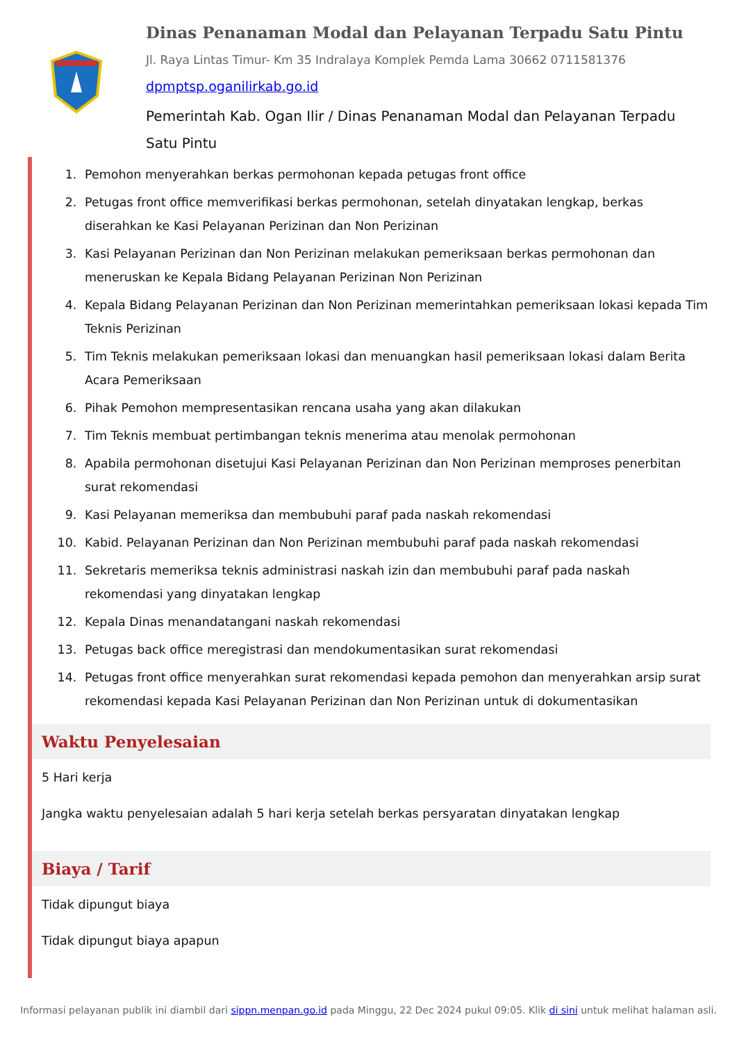Dinas Penanaman Modal dan Pelayanan Terpadu Satu Pintu
Jl. Raya Lintas Timur- Km 35 Indralaya Komplek Pemda Lama 30662 0711581376
dpmptsp.oganilirkab.go.id
Pemerintah Kab. Ogan Ilir / Dinas Penanaman Modal dan Pelayanan Terpadu Satu Pintu
1. Pemohon menyerahkan berkas permohonan kepada petugas front office
2. Petugas front office memverifikasi berkas permohonan, setelah dinyatakan lengkap, berkas diserahkan ke Kasi Pelayanan Perizinan dan Non Perizinan
3. Kasi Pelayanan Perizinan dan Non Perizinan melakukan pemeriksaan berkas permohonan dan meneruskan ke Kepala Bidang Pelayanan Perizinan Non Perizinan
4. Kepala Bidang Pelayanan Perizinan dan Non Perizinan memerintahkan pemeriksaan lokasi kepada Tim Teknis Perizinan
5. Tim Teknis melakukan pemeriksaan lokasi dan menuangkan hasil pemeriksaan lokasi dalam Berita Acara Pemeriksaan
6. Pihak Pemohon mempresentasikan rencana usaha yang akan dilakukan
7. Tim Teknis membuat pertimbangan teknis menerima atau menolak permohonan
8. Apabila permohonan disetujui Kasi Pelayanan Perizinan dan Non Perizinan memproses penerbitan surat rekomendasi
9. Kasi Pelayanan memeriksa dan membubuhi paraf pada naskah rekomendasi
10. Kabid. Pelayanan Perizinan dan Non Perizinan membubuhi paraf pada naskah rekomendasi
11. Sekretaris memeriksa teknis administrasi naskah izin dan membubuhi paraf pada naskah rekomendasi yang dinyatakan lengkap
12. Kepala Dinas menandatangani naskah rekomendasi
13. Petugas back office meregistrasi dan mendokumentasikan surat rekomendasi
14. Petugas front office menyerahkan surat rekomendasi kepada pemohon dan menyerahkan arsip surat rekomendasi kepada Kasi Pelayanan Perizinan dan Non Perizinan untuk di dokumentasikan
Waktu Penyelesaian
5 Hari kerja
Jangka waktu penyelesaian adalah 5 hari kerja setelah berkas persyaratan dinyatakan lengkap
Biaya / Tarif
Tidak dipungut biaya
Tidak dipungut biaya apapun
Informasi pelayanan publik ini diambil dari sippn.menpan.go.id pada Minggu, 22 Dec 2024 pukul 09:05. Klik di sini untuk melihat halaman asli.